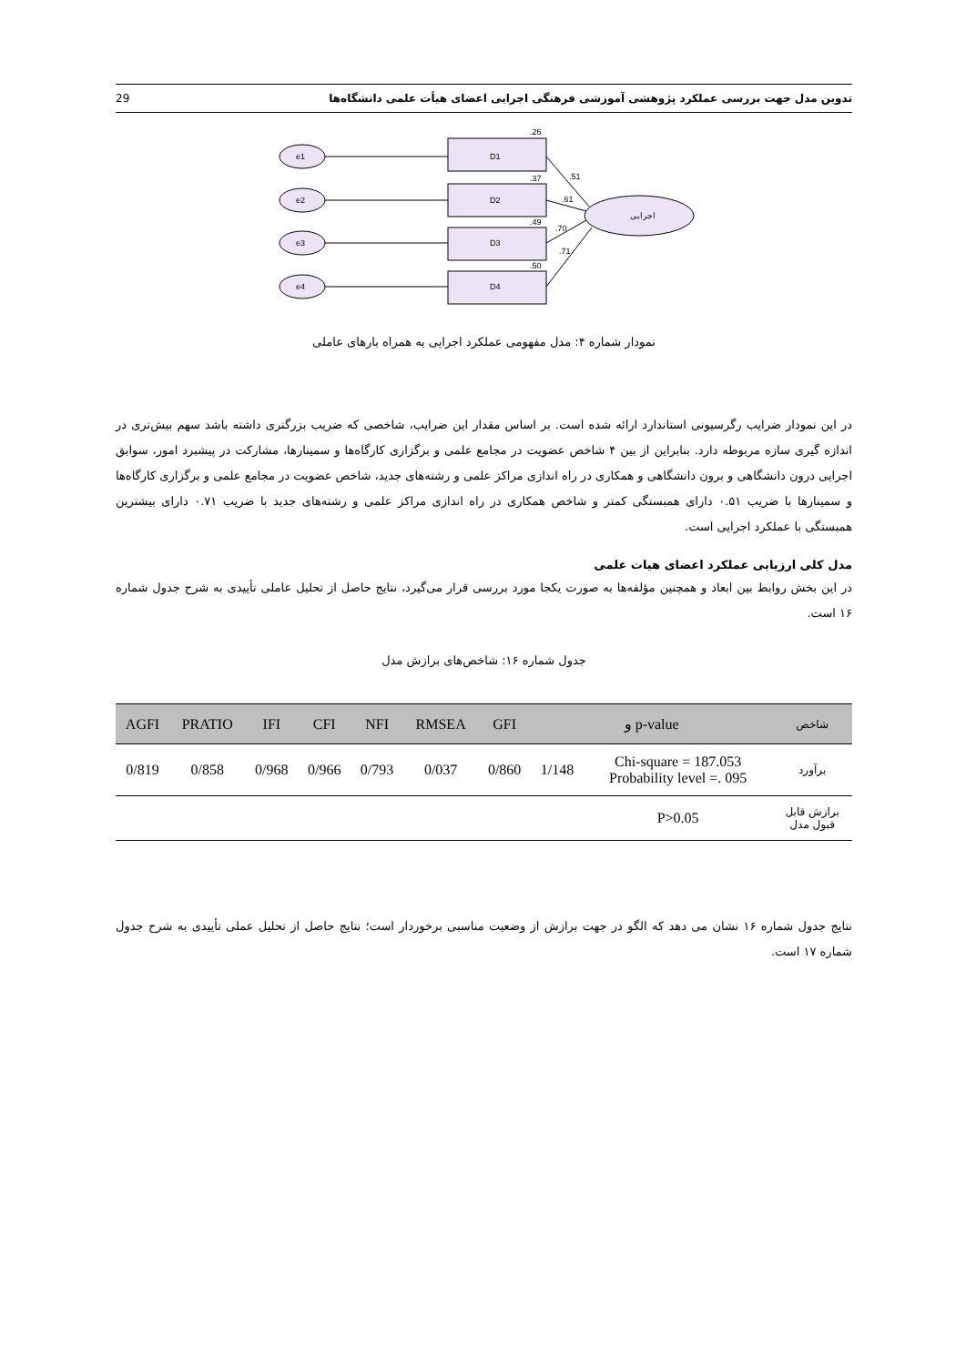تدوین مدل جهت بررسی عملکرد پژوهشی آموزشی فرهنگی اجرایی اعضای هیأت علمی دانشگاه‌ها 29
e1
e2
e3
e4
D1
D2
D3
D4
.26
.37
.49
.50
.51
.61
.70
.71
اجرایی
نمودار شماره ۴: مدل مفهومی عملکرد اجرایی به همراه بارهای عاملی
در این نمودار ضرایب رگرسیونی استاندارد ارائه شده است. بر اساس مقدار این ضرایب، شاخصی که ضریب بزرگتری داشته باشد سهم بیش‌تری در اندازه گیری سازه مربوطه دارد. بنابراین از بین ۴ شاخص عضویت در مجامع علمی و برگزاری کارگاه‌ها و سمینارها، مشارکت در پیشبرد امور، سوابق اجرایی درون دانشگاهی و برون دانشگاهی و همکاری در راه اندازی مراکز علمی و رشته‌های جدید، شاخص عضویت در مجامع علمی و برگزاری کارگاه‌ها و سمینارها با ضریب ۰.۵۱ دارای همبستگی کمتر و شاخص همکاری در راه اندازی مراکز علمی و رشته‌های جدید با ضریب ۰.۷۱ دارای بیشترین همبستگی با عملکرد اجرایی است.
مدل کلی ارزیابی عملکرد اعضای هیات علمی
در این بخش روابط بین ابعاد و همچنین مؤلفه‌ها به صورت یکجا مورد بررسی قرار می‌گیرد، نتایج حاصل از تحلیل عاملی تأییدی به شرح جدول شماره ۱۶ است.
جدول شماره ۱۶: شاخص‌های برازش مدل
| شاخص | p-value و | | GFI | RMSEA | NFI | CFI | IFI | PRATIO | AGFI |
| --- | --- | --- | --- | --- | --- | --- | --- | --- | --- |
| برآورد | Chi-square = 187.053 Probability level =. 095 | 1/148 | 0/860 | 0/037 | 0/793 | 0/966 | 0/968 | 0/858 | 0/819 |
| برازش قابل قبول مدل | P>0.05 | | | | | | | | |
نتایج جدول شماره ۱۶ نشان می دهد که الگو در جهت برازش از وضعیت مناسبی برخوردار است؛ نتایج حاصل از تحلیل عملی تأییدی به شرح جدول شماره ۱۷ است.